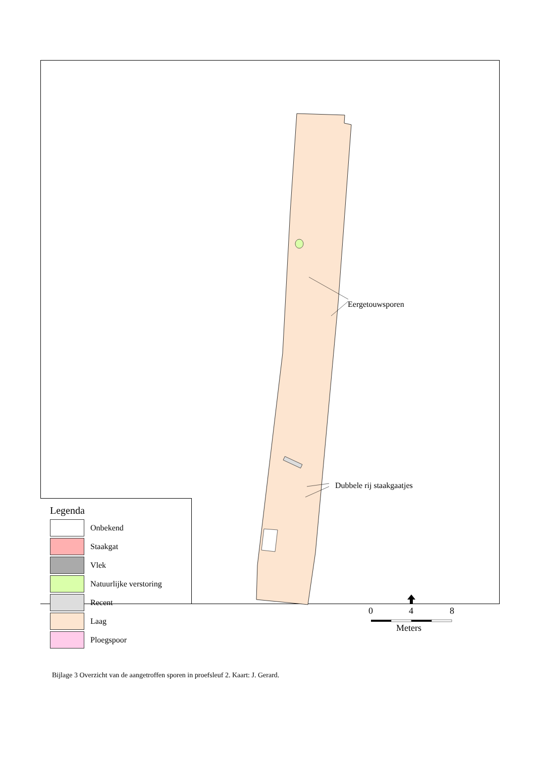Eergetouwsporen
Dubbele rij staakgaatjes
0 4 8
Meters
Legenda
Onbekend
Staakgat
Vlek
Natuurlijke verstoring
Recent
Laag
Ploegspoor
Bijlage 3 Overzicht van de aangetroffen sporen in proefsleuf 2. Kaart: J. Gerard.